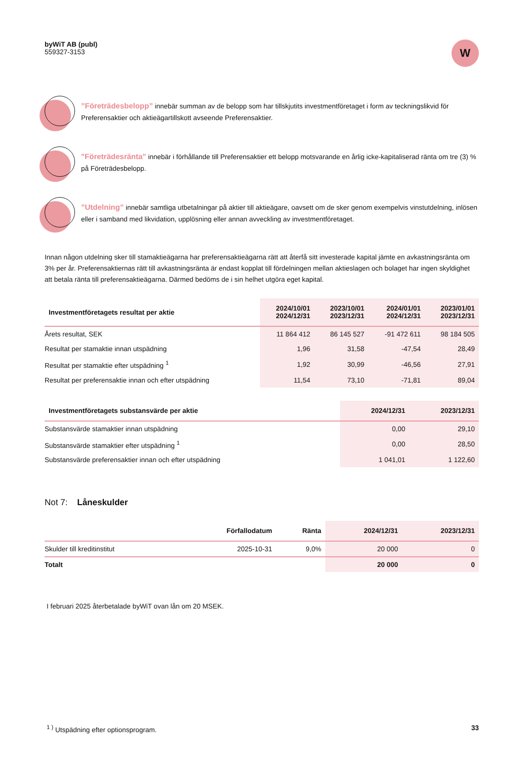byWiT AB (publ)
559327-3153
W
”Företrädesbelopp” innebär summan av de belopp som har tillskjutits investmentföretaget i form av teckningslikvid för Preferensaktier och aktieägartillskott avseende Preferensaktier.
"Företrädesränta" innebär i förhållande till Preferensaktier ett belopp motsvarande en årlig icke-kapitaliserad ränta om tre (3) % på Företrädesbelopp.
”Utdelning” innebär samtliga utbetalningar på aktier till aktieägare, oavsett om de sker genom exempelvis vinstutdelning, inlösen eller i samband med likvidation, upplösning eller annan avveckling av investmentföretaget.
Innan någon utdelning sker till stamaktieägarna har preferensaktieägarna rätt att återfå sitt investerade kapital jämte en avkastningsränta om 3% per år. Preferensaktiernas rätt till avkastningsränta är endast kopplat till fördelningen mellan aktieslagen och bolaget har ingen skyldighet att betala ränta till preferensaktieägarna. Därmed bedöms de i sin helhet utgöra eget kapital.
| Investmentföretagets resultat per aktie | 2024/10/01 2024/12/31 | 2023/10/01 2023/12/31 | 2024/01/01 2024/12/31 | 2023/01/01 2023/12/31 |
| --- | --- | --- | --- | --- |
| Årets resultat, SEK | 11 864 412 | 86 145 527 | -91 472 611 | 98 184 505 |
| Resultat per stamaktie innan utspädning | 1,96 | 31,58 | -47,54 | 28,49 |
| Resultat per stamaktie efter utspädning <sup>1</sup> | 1,92 | 30,99 | -46,56 | 27,91 |
| Resultat per preferensaktie innan och efter utspädning | 11,54 | 73,10 | -71,81 | 89,04 |
| Investmentföretagets substansvärde per aktie | 2024/12/31 | 2023/12/31 |
| --- | --- | --- |
| Substansvärde stamaktier innan utspädning | 0,00 | 29,10 |
| Substansvärde stamaktier efter utspädning <sup>1</sup> | 0,00 | 28,50 |
| Substansvärde preferensaktier innan och efter utspädning | 1 041,01 | 1 122,60 |
Not 7: Låneskulder
| | Förfallodatum | Ränta | 2024/12/31 | 2023/12/31 |
| --- | --- | --- | --- | --- |
| Skulder till kreditinstitut | 2025-10-31 | 9,0% | 20 000 | 0 |
| Totalt | | | 20 000 | 0 |
I februari 2025 återbetalade byWiT ovan lån om 20 MSEK.
<sup>1 )</sup> Utspädning efter optionsprogram. 33